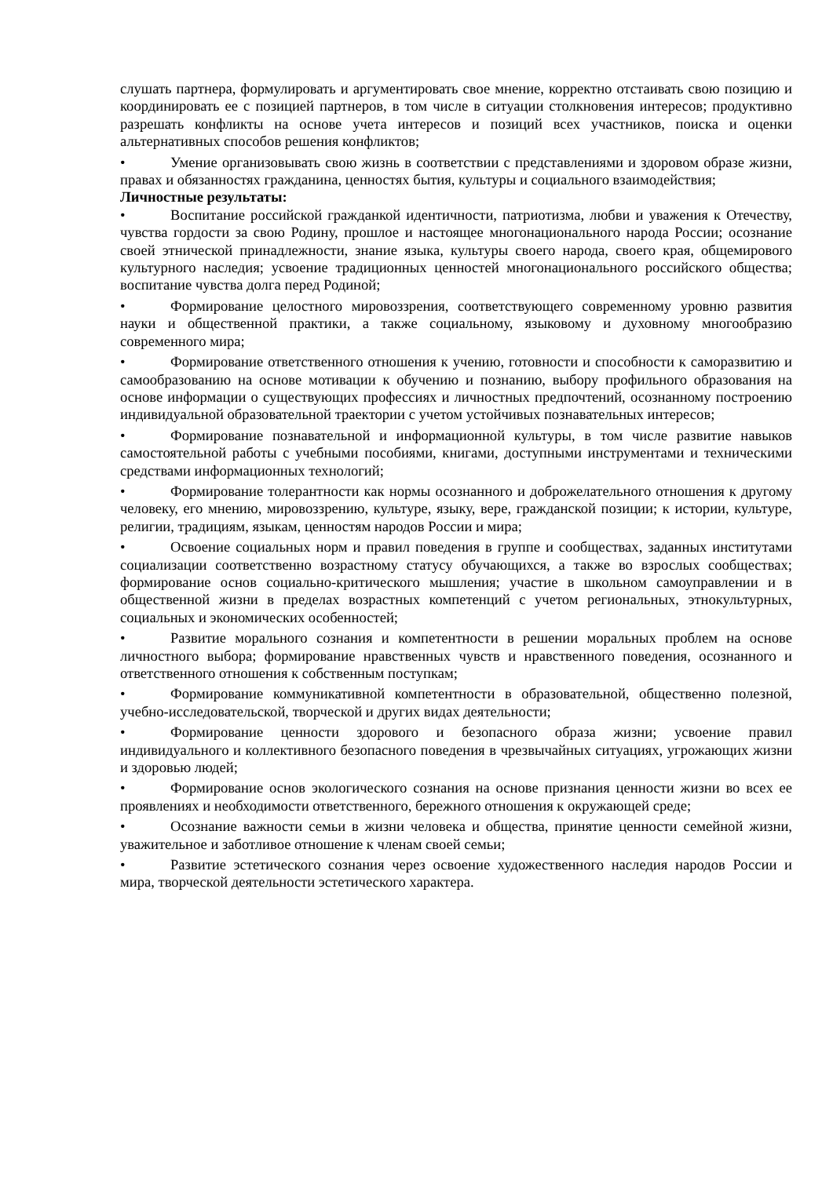слушать партнера, формулировать и аргументировать свое мнение, корректно отстаивать свою позицию и координировать ее с позицией партнеров, в том числе в ситуации столкновения интересов; продуктивно разрешать конфликты на основе учета интересов и позиций всех участников, поиска и оценки альтернативных способов решения конфликтов;
• Умение организовывать свою жизнь в соответствии с представлениями и здоровом образе жизни, правах и обязанностях гражданина, ценностях бытия, культуры и социального взаимодействия;
Личностные результаты:
• Воспитание российской гражданкой идентичности, патриотизма, любви и уважения к Отечеству, чувства гордости за свою Родину, прошлое и настоящее многонационального народа России; осознание своей этнической принадлежности, знание языка, культуры своего народа, своего края, общемирового культурного наследия; усвоение традиционных ценностей многонационального российского общества; воспитание чувства долга перед Родиной;
• Формирование целостного мировоззрения, соответствующего современному уровню развития науки и общественной практики, а также социальному, языковому и духовному многообразию современного мира;
• Формирование ответственного отношения к учению, готовности и способности к саморазвитию и самообразованию на основе мотивации к обучению и познанию, выбору профильного образования на основе информации о существующих профессиях и личностных предпочтений, осознанному построению индивидуальной образовательной траектории с учетом устойчивых познавательных интересов;
• Формирование познавательной и информационной культуры, в том числе развитие навыков самостоятельной работы с учебными пособиями, книгами, доступными инструментами и техническими средствами информационных технологий;
• Формирование толерантности как нормы осознанного и доброжелательного отношения к другому человеку, его мнению, мировоззрению, культуре, языку, вере, гражданской позиции; к истории, культуре, религии, традициям, языкам, ценностям народов России и мира;
• Освоение социальных норм и правил поведения в группе и сообществах, заданных институтами социализации соответственно возрастному статусу обучающихся, а также во взрослых сообществах; формирование основ социально-критического мышления; участие в школьном самоуправлении и в общественной жизни в пределах возрастных компетенций с учетом региональных, этнокультурных, социальных и экономических особенностей;
• Развитие морального сознания и компетентности в решении моральных проблем на основе личностного выбора; формирование нравственных чувств и нравственного поведения, осознанного и ответственного отношения к собственным поступкам;
• Формирование коммуникативной компетентности в образовательной, общественно полезной, учебно-исследовательской, творческой и других видах деятельности;
• Формирование ценности здорового и безопасного образа жизни; усвоение правил индивидуального и коллективного безопасного поведения в чрезвычайных ситуациях, угрожающих жизни и здоровью людей;
• Формирование основ экологического сознания на основе признания ценности жизни во всех ее проявлениях и необходимости ответственного, бережного отношения к окружающей среде;
• Осознание важности семьи в жизни человека и общества, принятие ценности семейной жизни, уважительное и заботливое отношение к членам своей семьи;
• Развитие эстетического сознания через освоение художественного наследия народов России и мира, творческой деятельности эстетического характера.